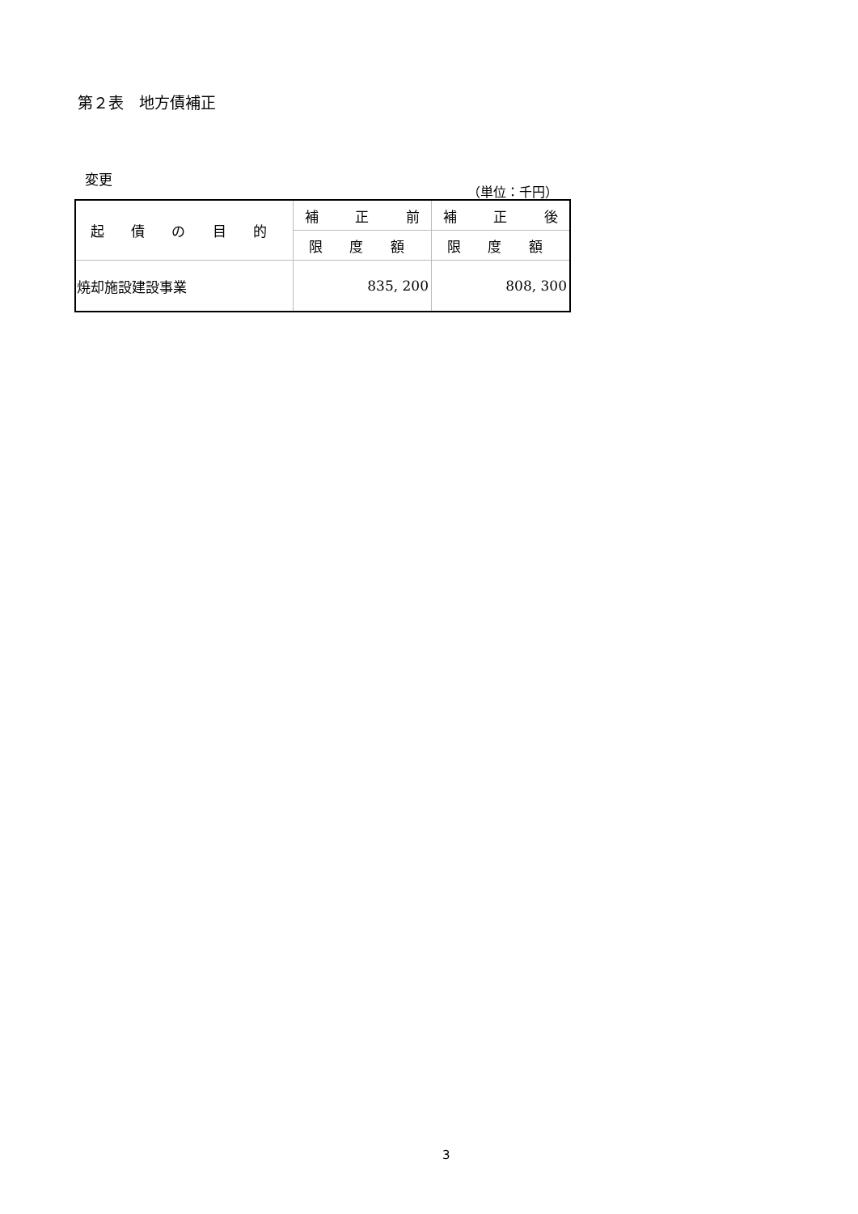第２表　地方債補正
変更
（単位：千円）
| 起 債 の 目 的 | 補 正 前 | 補 正 後 |
| | 限 度 額 | 限 度 額 |
| 焼却施設建設事業 | 835, 200 | 808, 300 |
3